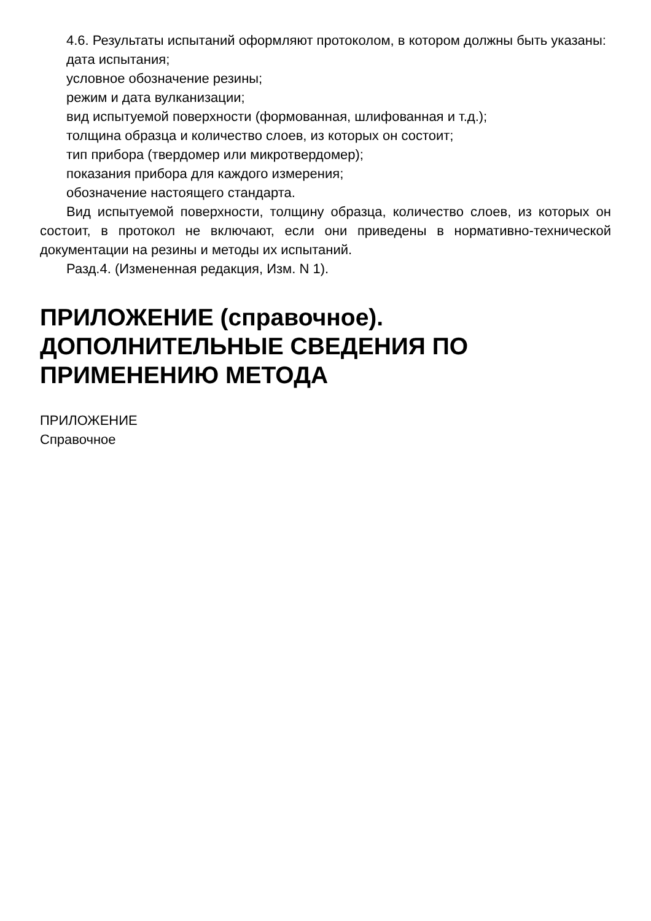4.6. Результаты испытаний оформляют протоколом, в котором должны быть указаны:
дата испытания;
условное обозначение резины;
режим и дата вулканизации;
вид испытуемой поверхности (формованная, шлифованная и т.д.);
толщина образца и количество слоев, из которых он состоит;
тип прибора (твердомер или микротвердомер);
показания прибора для каждого измерения;
обозначение настоящего стандарта.
Вид испытуемой поверхности, толщину образца, количество слоев, из которых он состоит, в протокол не включают, если они приведены в нормативно-технической документации на резины и методы их испытаний.
Разд.4. (Измененная редакция, Изм. N 1).
ПРИЛОЖЕНИЕ (справочное). ДОПОЛНИТЕЛЬНЫЕ СВЕДЕНИЯ ПО ПРИМЕНЕНИЮ МЕТОДА
ПРИЛОЖЕНИЕ
Справочное